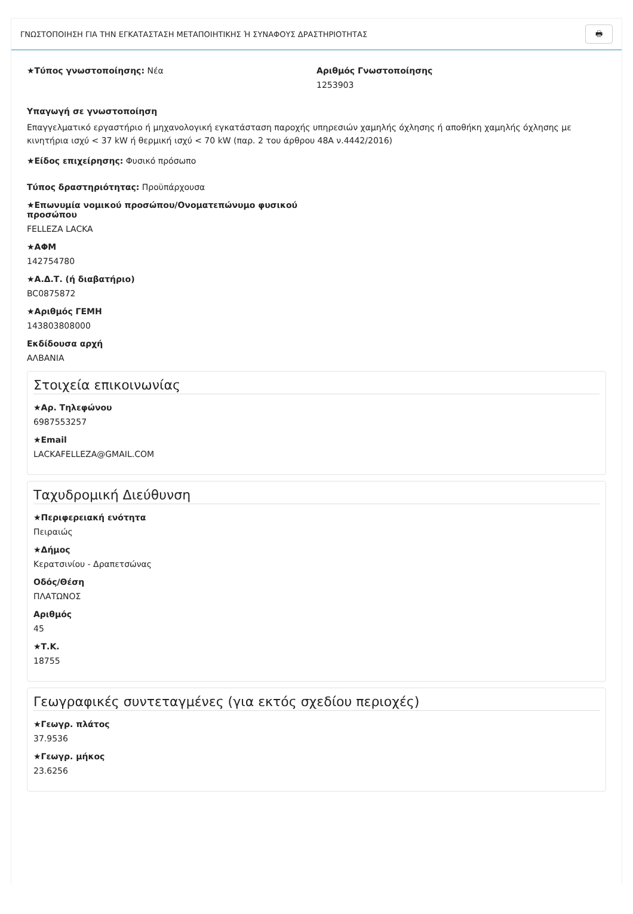ΓΝΩΣΤΟΠΟΙΗΣΗ ΓΙΑ ΤΗΝ ΕΓΚΑΤΑΣΤΑΣΗ ΜΕΤΑΠΟΙΗΤΙΚΗΣ Ή ΣΥΝΑΦΟΥΣ ΔΡΑΣΤΗΡΙΟΤΗΤΑΣ 🖶
★Τύπος γνωστοποίησης: Νέα Αριθμός Γνωστοποίησης
1253903
Υπαγωγή σε γνωστοποίηση
Επαγγελματικό εργαστήριο ή μηχανολογική εγκατάσταση παροχής υπηρεσιών χαμηλής όχλησης ή αποθήκη χαμηλής όχλησης με κινητήρια ισχύ < 37 kW ή θερμική ισχύ < 70 kW (παρ. 2 του άρθρου 48Α ν.4442/2016)
★Είδος επιχείρησης: Φυσικό πρόσωπο
Τύπος δραστηριότητας: Προϋπάρχουσα
★Επωνυμία νομικού προσώπου/Ονοματεπώνυμο φυσικού προσώπου
FELLEZA LACKA
★ΑΦΜ
142754780
★Α.Δ.Τ. (ή διαβατήριο)
BC0875872
★Αριθμός ΓΕΜΗ
143803808000
Εκδίδουσα αρχή
ΑΛΒΑΝΙΑ
Στοιχεία επικοινωνίας
★Αρ. Τηλεφώνου
6987553257
★Email
LACKAFELLEZA@GMAIL.COM
Ταχυδρομική Διεύθυνση
★Περιφερειακή ενότητα
Πειραιώς
★Δήμος
Κερατσινίου - Δραπετσώνας
Οδός/Θέση
ΠΛΑΤΩΝΟΣ
Αριθμός
45
★Τ.Κ.
18755
Γεωγραφικές συντεταγμένες (για εκτός σχεδίου περιοχές)
★Γεωγρ. πλάτος
37.9536
★Γεωγρ. μήκος
23.6256